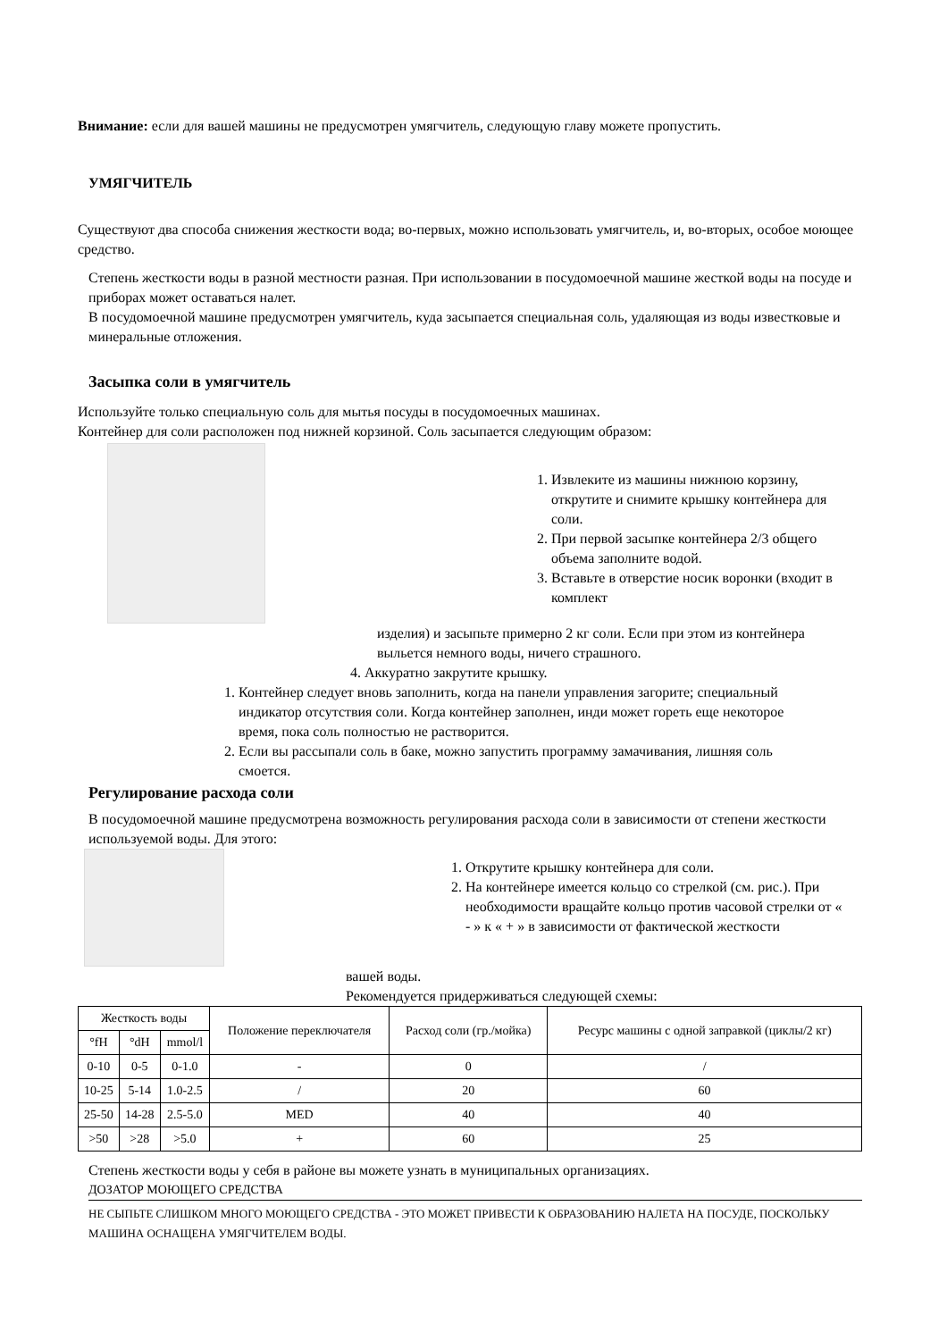Внимание: если для вашей машины не предусмотрен умягчитель, следующую главу можете пропустить.
УМЯГЧИТЕЛЬ
Существуют два способа снижения жесткости вода; во-первых, можно использовать умягчитель, и, во-вторых, особое моющее средство.
Степень жесткости воды в разной местности разная. При использовании в посудомоечной машине жесткой воды на посуде и приборах может оставаться налет.
В посудомоечной машине предусмотрен умягчитель, куда засыпается специальная соль, удаляющая из воды известковые и минеральные отложения.
Засыпка соли в умягчитель
Используйте только специальную соль для мытья посуды в посудомоечных машинах.
Контейнер для соли расположен под нижней корзиной. Соль засыпается следующим образом:
1. Извлеките из машины нижнюю корзину, открутите и снимите крышку контейнера для соли.
2. При первой засыпке контейнера 2/3 общего объема заполните водой.
3. Вставьте в отверстие носик воронки (входит в комплект
изделия) и засыпьте примерно 2 кг соли. Если при этом из контейнера выльется немного воды, ничего страшного.
4. Аккуратно закрутите крышку.
1. Контейнер следует вновь заполнить, когда на панели управления загорите; специальный индикатор отсутствия соли. Когда контейнер заполнен, инди может гореть еще некоторое время, пока соль полностью не растворится.
2. Если вы рассыпали соль в баке, можно запустить программу замачивания, лишняя соль смоется.
Регулирование расхода соли
В посудомоечной машине предусмотрена возможность регулирования расхода соли в зависимости от степени жесткости используемой воды. Для этого:
1. Открутите крышку контейнера для соли.
2. На контейнере имеется кольцо со стрелкой (см. рис.). При необходимости вращайте кольцо против часовой стрелки от « - » к « + » в зависимости от фактической жесткости
вашей воды.
Рекомендуется придерживаться следующей схемы:
| Жесткость воды | | | Положение переключателя | Расход соли (гр./мойка) | Ресурс машины с одной заправкой (циклы/2 кг) |
| --- | --- | --- | --- | --- | --- |
| °fH | °dH | mmol/l | | | |
| 0-10 | 0-5 | 0-1.0 | - | 0 | / |
| 10-25 | 5-14 | 1.0-2.5 | / | 20 | 60 |
| 25-50 | 14-28 | 2.5-5.0 | MED | 40 | 40 |
| >50 | >28 | >5.0 | + | 60 | 25 |
Степень жесткости воды у себя в районе вы можете узнать в муниципальных организациях.
ДОЗАТОР МОЮЩЕГО СРЕДСТВА
НЕ СЫПЬТЕ СЛИШКОМ МНОГО МОЮЩЕГО СРЕДСТВА - ЭТО МОЖЕТ ПРИВЕСТИ К ОБРАЗОВАНИЮ НАЛЕТА НА ПОСУДЕ, ПОСКОЛЬКУ МАШИНА ОСНАЩЕНА УМЯГЧИТЕЛЕМ ВОДЫ.